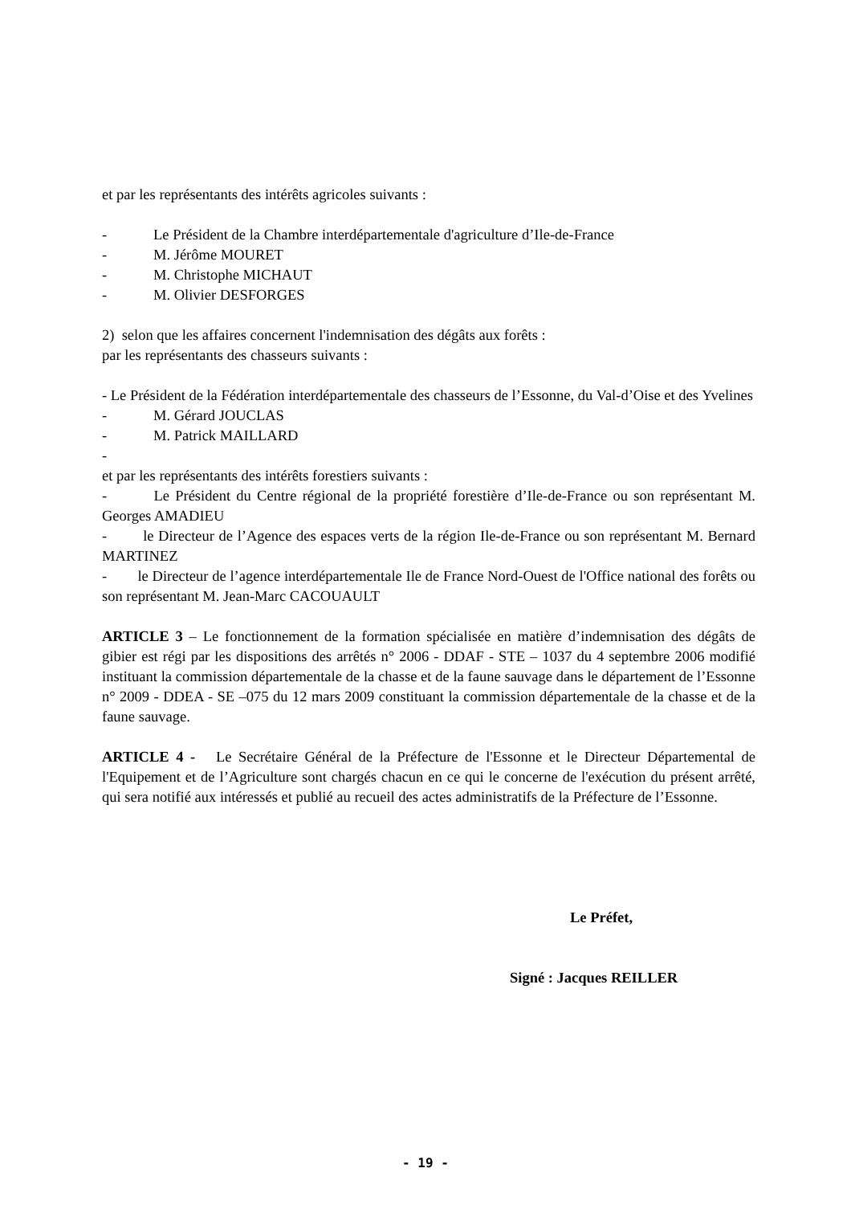et par les représentants des intérêts agricoles suivants :
- Le Président de la Chambre interdépartementale d'agriculture d’Ile-de-France
- M. Jérôme MOURET
- M. Christophe MICHAUT
- M. Olivier DESFORGES
2) selon que les affaires concernent l'indemnisation des dégâts aux forêts :
par les représentants des chasseurs suivants :
- Le Président de la Fédération interdépartementale des chasseurs de l’Essonne, du Val-d’Oise et des Yvelines
- M. Gérard JOUCLAS
- M. Patrick MAILLARD
-
et par les représentants des intérêts forestiers suivants :
- Le Président du Centre régional de la propriété forestière d’Ile-de-France ou son représentant M. Georges AMADIEU
- le Directeur de l’Agence des espaces verts de la région Ile-de-France ou son représentant M. Bernard MARTINEZ
- le Directeur de l’agence interdépartementale Ile de France Nord-Ouest de l'Office national des forêts ou son représentant M. Jean-Marc CACOUAULT
ARTICLE 3 – Le fonctionnement de la formation spécialisée en matière d’indemnisation des dégâts de gibier est régi par les dispositions des arrêtés n° 2006 - DDAF - STE – 1037 du 4 septembre 2006 modifié instituant la commission départementale de la chasse et de la faune sauvage dans le département de l’Essonne n° 2009 - DDEA - SE –075 du 12 mars 2009 constituant la commission départementale de la chasse et de la faune sauvage.
ARTICLE 4 - Le Secrétaire Général de la Préfecture de l'Essonne et le Directeur Départemental de l'Equipement et de l’Agriculture sont chargés chacun en ce qui le concerne de l'exécution du présent arrêté, qui sera notifié aux intéressés et publié au recueil des actes administratifs de la Préfecture de l’Essonne.
Le Préfet,
Signé : Jacques REILLER
- 19 -